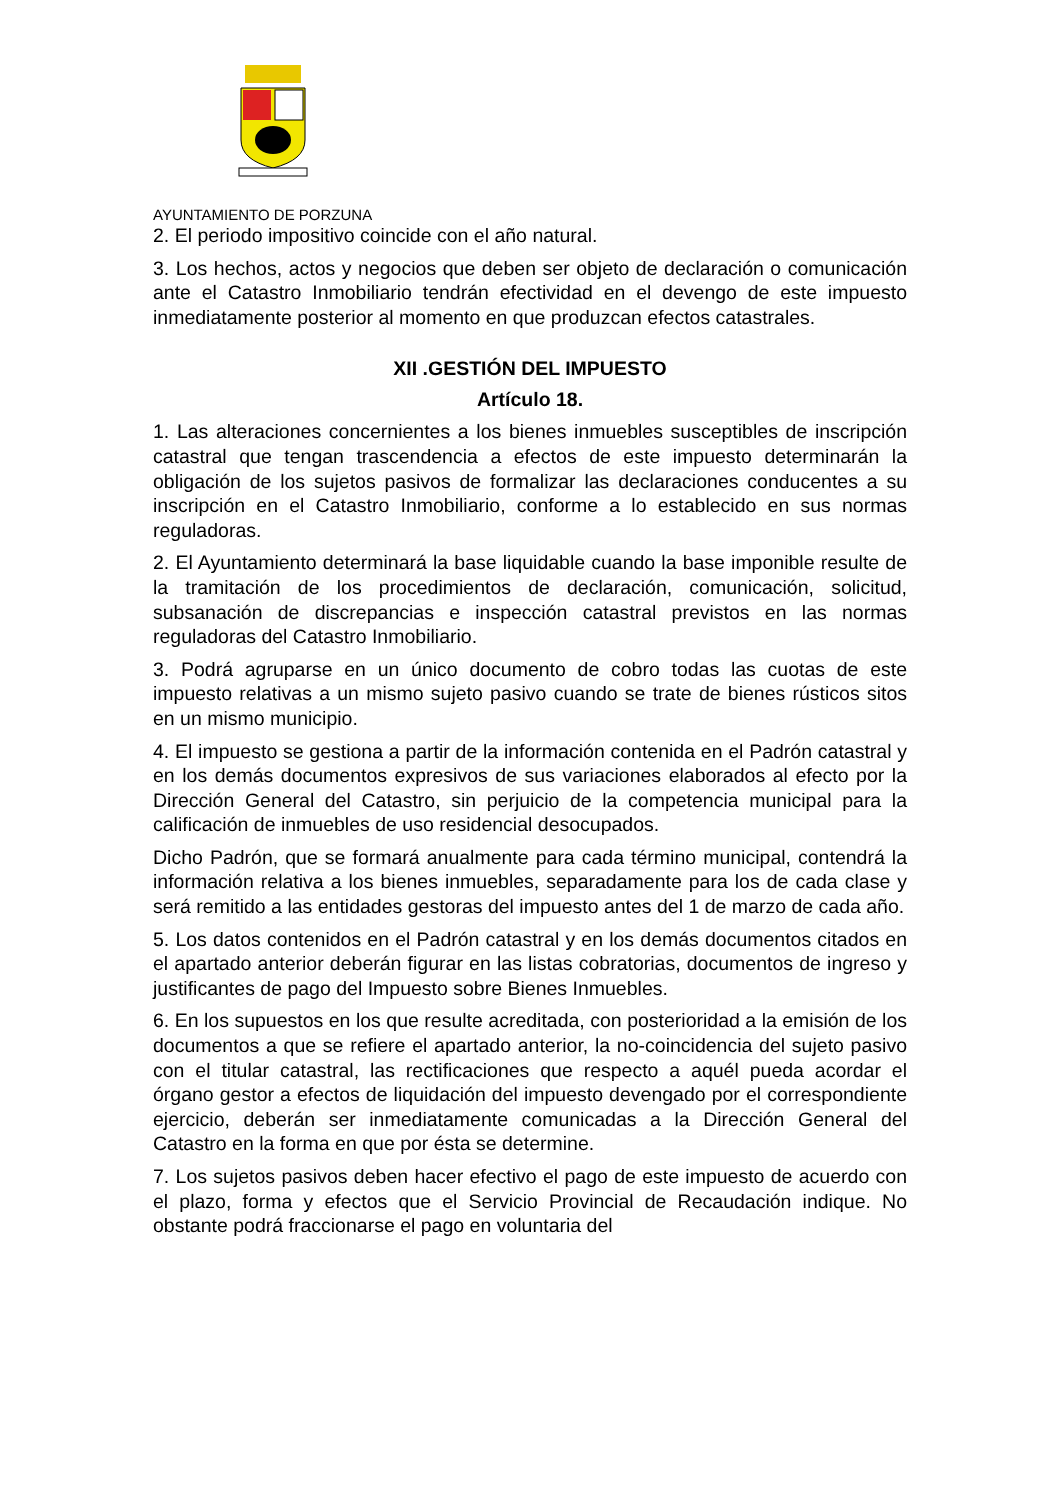AYUNTAMIENTO DE PORZUNA
2. El periodo impositivo coincide con el año natural.
3. Los hechos, actos y negocios que deben ser objeto de declaración o comunicación ante el Catastro Inmobiliario tendrán efectividad en el devengo de este impuesto inmediatamente posterior al momento en que produzcan efectos catastrales.
XII .GESTIÓN DEL IMPUESTO
Artículo 18.
1. Las alteraciones concernientes a los bienes inmuebles susceptibles de inscripción catastral que tengan trascendencia a efectos de este impuesto determinarán la obligación de los sujetos pasivos de formalizar las declaraciones conducentes a su inscripción en el Catastro Inmobiliario, conforme a lo establecido en sus normas reguladoras.
2. El Ayuntamiento determinará la base liquidable cuando la base imponible resulte de la tramitación de los procedimientos de declaración, comunicación, solicitud, subsanación de discrepancias e inspección catastral previstos en las normas reguladoras del Catastro Inmobiliario.
3. Podrá agruparse en un único documento de cobro todas las cuotas de este impuesto relativas a un mismo sujeto pasivo cuando se trate de bienes rústicos sitos en un mismo municipio.
4. El impuesto se gestiona a partir de la información contenida en el Padrón catastral y en los demás documentos expresivos de sus variaciones elaborados al efecto por la Dirección General del Catastro, sin perjuicio de la competencia municipal para la calificación de inmuebles de uso residencial desocupados.
Dicho Padrón, que se formará anualmente para cada término municipal, contendrá la información relativa a los bienes inmuebles, separadamente para los de cada clase y será remitido a las entidades gestoras del impuesto antes del 1 de marzo de cada año.
5. Los datos contenidos en el Padrón catastral y en los demás documentos citados en el apartado anterior deberán figurar en las listas cobratorias, documentos de ingreso y justificantes de pago del Impuesto sobre Bienes Inmuebles.
6. En los supuestos en los que resulte acreditada, con posterioridad a la emisión de los documentos a que se refiere el apartado anterior, la no-coincidencia del sujeto pasivo con el titular catastral, las rectificaciones que respecto a aquél pueda acordar el órgano gestor a efectos de liquidación del impuesto devengado por el correspondiente ejercicio, deberán ser inmediatamente comunicadas a la Dirección General del Catastro en la forma en que por ésta se determine.
7. Los sujetos pasivos deben hacer efectivo el pago de este impuesto de acuerdo con el plazo, forma y efectos que el Servicio Provincial de Recaudación indique. No obstante podrá fraccionarse el pago en voluntaria del